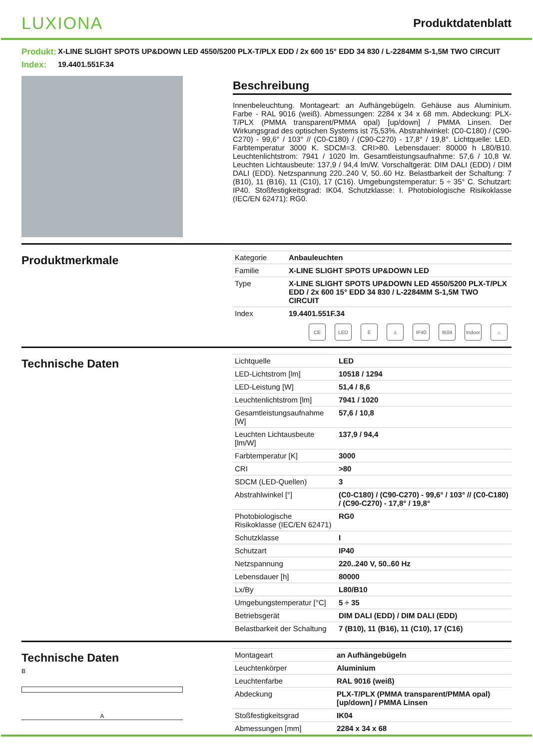LUXIONA
Produktdatenblatt
Produkt:
X-LINE SLIGHT SPOTS UP&DOWN LED 4550/5200 PLX-T/PLX EDD / 2x 600 15° EDD 34 830 / L-2284MM S-1,5M TWO CIRCUIT
Index:
19.4401.551F.34
Beschreibung
Innenbeleuchtung. Montageart: an Aufhängebügeln. Gehäuse aus Aluminium. Farbe - RAL 9016 (weiß). Abmessungen: 2284 x 34 x 68 mm. Abdeckung: PLX-T/PLX (PMMA transparent/PMMA opal) [up/down] / PMMA Linsen. Der Wirkungsgrad des optischen Systems ist 75,53%. Abstrahlwinkel: (C0-C180) / (C90-C270) - 99,6° / 103° // (C0-C180) / (C90-C270) - 17,8° / 19,8°. Lichtquelle: LED. Farbtemperatur 3000 K. SDCM=3. CRI>80. Lebensdauer: 80000 h L80/B10. Leuchtenlichtstrom: 7941 / 1020 lm. Gesamtleistungsaufnahme: 57,6 / 10,8 W. Leuchten Lichtausbeute: 137,9 / 94,4 lm/W. Vorschaltgerät: DIM DALI (EDD) / DIM DALI (EDD). Netzspannung 220..240 V, 50..60 Hz. Belastbarkeit der Schaltung: 7 (B10), 11 (B16), 11 (C10), 17 (C16). Umgebungstemperatur: 5 ÷ 35° C. Schutzart: IP40. Stoßfestigkeitsgrad: IK04. Schutzklasse: I. Photobiologische Risikoklasse (IEC/EN 62471): RG0.
Produktmerkmale
| Kategorie | Anbauleuchten |
| Familie | X-LINE SLIGHT SPOTS UP&DOWN LED |
| Type | X-LINE SLIGHT SPOTS UP&DOWN LED 4550/5200 PLX-T/PLX EDD / 2x 600 15° EDD 34 830 / L-2284MM S-1,5M TWO CIRCUIT |
| Index | 19.4401.551F.34 |
CE LED E ⏚ IP40 IK04 Indoor ⌂
Technische Daten
| Lichtquelle | LED |
| LED-Lichtstrom [lm] | 10518 / 1294 |
| LED-Leistung [W] | 51,4 / 8,6 |
| Leuchtenlichtstrom [lm] | 7941 / 1020 |
| Gesamtleistungsaufnahme [W] | 57,6 / 10,8 |
| Leuchten Lichtausbeute [lm/W] | 137,9 / 94,4 |
| Farbtemperatur [K] | 3000 |
| CRI | >80 |
| SDCM (LED-Quellen) | 3 |
| Abstrahlwinkel [°] | (C0-C180) / (C90-C270) - 99,6° / 103° // (C0-C180) / (C90-C270) - 17,8° / 19,8° |
| Photobiologische Risikoklasse (IEC/EN 62471) | RG0 |
| Schutzklasse | I |
| Schutzart | IP40 |
| Netzspannung | 220..240 V, 50..60 Hz |
| Lebensdauer [h] | 80000 |
| Lx/By | L80/B10 |
| Umgebungstemperatur [°C] | 5 ÷ 35 |
| Betriebsgerät | DIM DALI (EDD) / DIM DALI (EDD) |
| Belastbarkeit der Schaltung | 7 (B10), 11 (B16), 11 (C10), 17 (C16) |
Technische Daten
B
A
| Montageart | an Aufhängebügeln |
| Leuchtenkörper | Aluminium |
| Leuchtenfarbe | RAL 9016 (weiß) |
| Abdeckung | PLX-T/PLX (PMMA transparent/PMMA opal) [up/down] / PMMA Linsen |
| Stoßfestigkeitsgrad | IK04 |
| Abmessungen [mm] | 2284 x 34 x 68 |